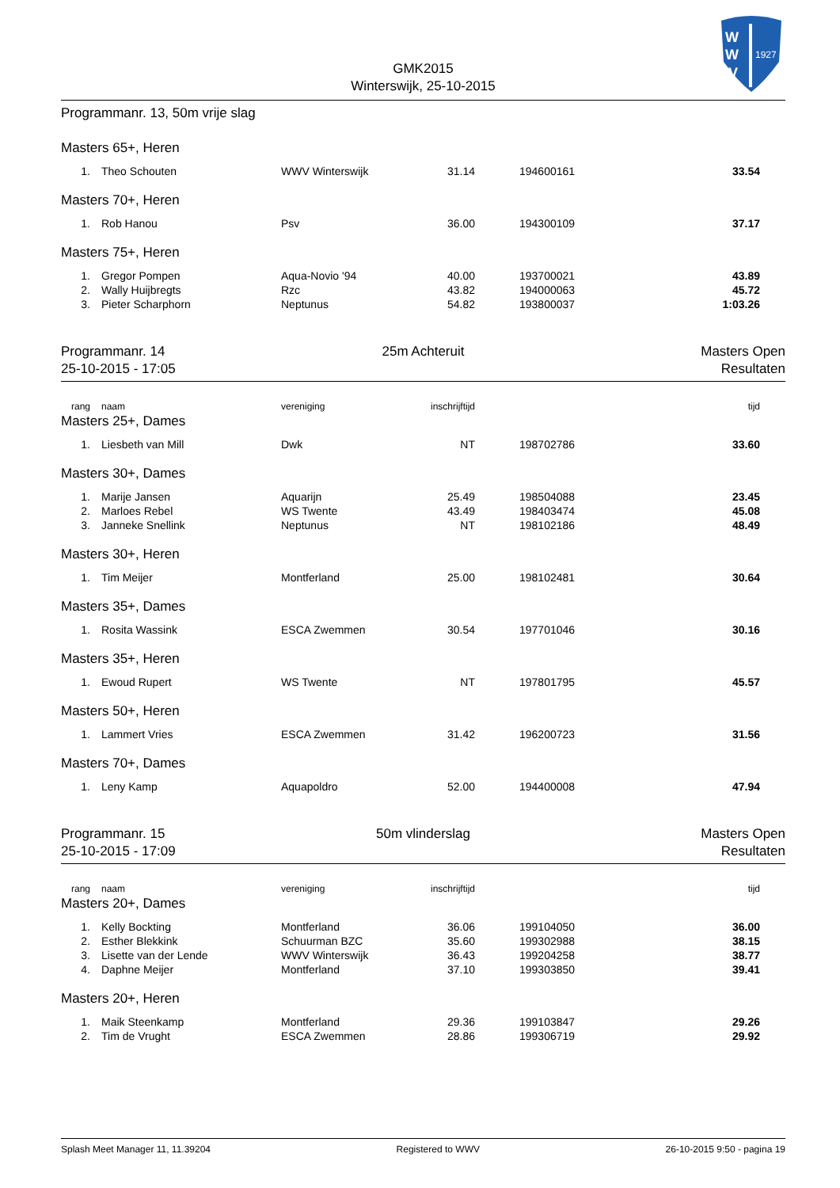GMK2015
Winterswijk, 25-10-2015
W
W
V
1927
Programmanr. 13, 50m vrije slag
Masters 65+, Heren
| 1. | Theo Schouten | WWV Winterswijk | 31.14 | 194600161 | 33.54 |
Masters 70+, Heren
| 1. | Rob Hanou | Psv | 36.00 | 194300109 | 37.17 |
Masters 75+, Heren
| 1. | Gregor Pompen | Aqua-Novio '94 | 40.00 | 193700021 | 43.89 |
| 2. | Wally Huijbregts | Rzc | 43.82 | 194000063 | 45.72 |
| 3. | Pieter Scharphorn | Neptunus | 54.82 | 193800037 | 1:03.26 |
Programmanr. 14
25-10-2015 - 17:05
25m Achteruit Masters Open
Resultaten
| rang | naam | vereniging | inschrijftijd | | tijd |
| --- | --- | --- | --- | --- | --- |
Masters 25+, Dames
| 1. | Liesbeth van Mill | Dwk | NT | 198702786 | 33.60 |
Masters 30+, Dames
| 1. | Marije Jansen | Aquarijn | 25.49 | 198504088 | 23.45 |
| 2. | Marloes Rebel | WS Twente | 43.49 | 198403474 | 45.08 |
| 3. | Janneke Snellink | Neptunus | NT | 198102186 | 48.49 |
Masters 30+, Heren
| 1. | Tim Meijer | Montferland | 25.00 | 198102481 | 30.64 |
Masters 35+, Dames
| 1. | Rosita Wassink | ESCA Zwemmen | 30.54 | 197701046 | 30.16 |
Masters 35+, Heren
| 1. | Ewoud Rupert | WS Twente | NT | 197801795 | 45.57 |
Masters 50+, Heren
| 1. | Lammert Vries | ESCA Zwemmen | 31.42 | 196200723 | 31.56 |
Masters 70+, Dames
| 1. | Leny Kamp | Aquapoldro | 52.00 | 194400008 | 47.94 |
Programmanr. 15
25-10-2015 - 17:09
50m vlinderslag Masters Open
Resultaten
| rang | naam | vereniging | inschrijftijd | | tijd |
| --- | --- | --- | --- | --- | --- |
Masters 20+, Dames
| 1. | Kelly Bockting | Montferland | 36.06 | 199104050 | 36.00 |
| 2. | Esther Blekkink | Schuurman BZC | 35.60 | 199302988 | 38.15 |
| 3. | Lisette van der Lende | WWV Winterswijk | 36.43 | 199204258 | 38.77 |
| 4. | Daphne Meijer | Montferland | 37.10 | 199303850 | 39.41 |
Masters 20+, Heren
| 1. | Maik Steenkamp | Montferland | 29.36 | 199103847 | 29.26 |
| 2. | Tim de Vrught | ESCA Zwemmen | 28.86 | 199306719 | 29.92 |
Splash Meet Manager 11, 11.39204 Registered to WWV 26-10-2015 9:50 - pagina 19